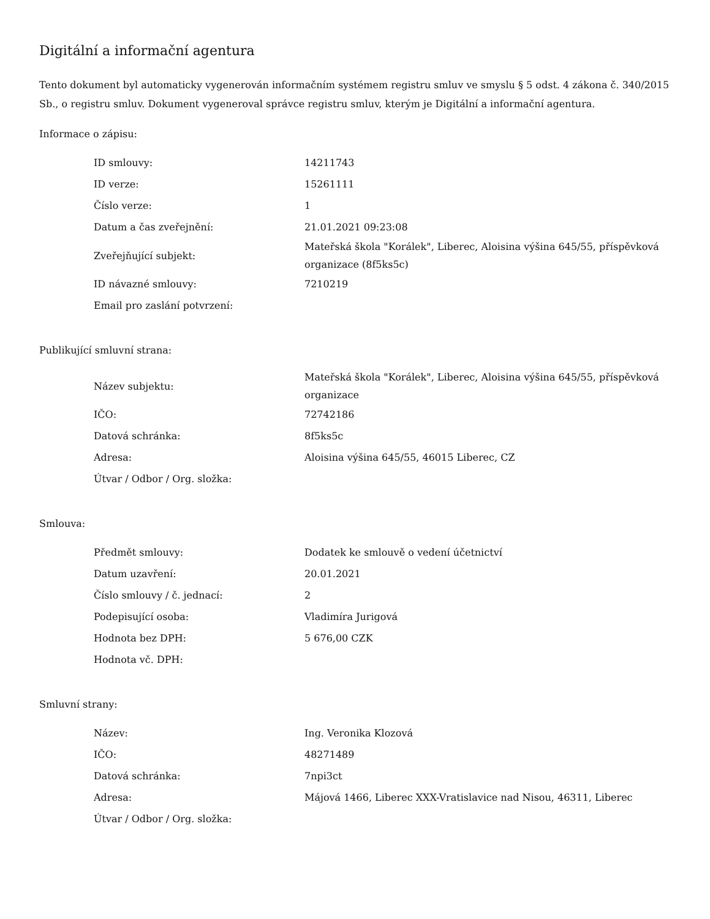Digitální a informační agentura
Tento dokument byl automaticky vygenerován informačním systémem registru smluv ve smyslu § 5 odst. 4 zákona č. 340/2015 Sb., o registru smluv. Dokument vygeneroval správce registru smluv, kterým je Digitální a informační agentura.
Informace o zápisu:
| ID smlouvy: | 14211743 |
| ID verze: | 15261111 |
| Číslo verze: | 1 |
| Datum a čas zveřejnění: | 21.01.2021 09:23:08 |
| Zveřejňující subjekt: | Mateřská škola "Korálek", Liberec, Aloisina výšina 645/55, příspěvková organizace (8f5ks5c) |
| ID návazné smlouvy: | 7210219 |
| Email pro zaslání potvrzení: | |
Publikující smluvní strana:
| Název subjektu: | Mateřská škola "Korálek", Liberec, Aloisina výšina 645/55, příspěvková organizace |
| IČO: | 72742186 |
| Datová schránka: | 8f5ks5c |
| Adresa: | Aloisina výšina 645/55, 46015 Liberec, CZ |
| Útvar / Odbor / Org. složka: | |
Smlouva:
| Předmět smlouvy: | Dodatek ke smlouvě o vedení účetnictví |
| Datum uzavření: | 20.01.2021 |
| Číslo smlouvy / č. jednací: | 2 |
| Podepisující osoba: | Vladimíra Jurigová |
| Hodnota bez DPH: | 5 676,00 CZK |
| Hodnota vč. DPH: | |
Smluvní strany:
| Název: | Ing. Veronika Klozová |
| IČO: | 48271489 |
| Datová schránka: | 7npi3ct |
| Adresa: | Májová 1466, Liberec XXX-Vratislavice nad Nisou, 46311, Liberec |
| Útvar / Odbor / Org. složka: | |